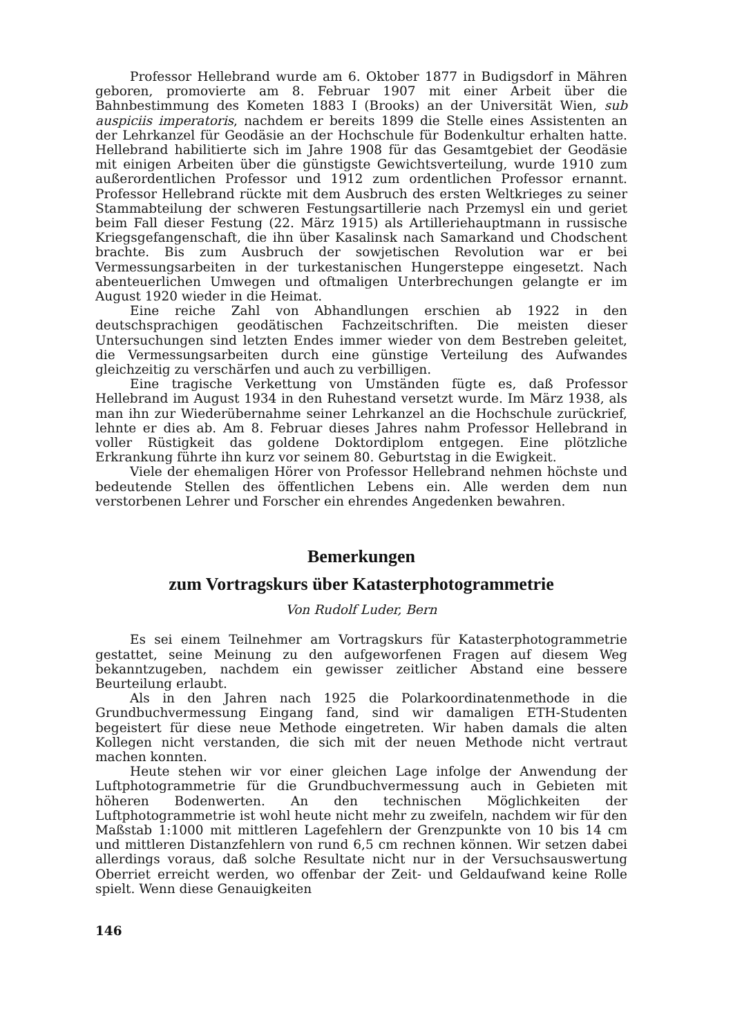Professor Hellebrand wurde am 6. Oktober 1877 in Budigsdorf in Mähren geboren, promovierte am 8. Februar 1907 mit einer Arbeit über die Bahnbestimmung des Kometen 1883 I (Brooks) an der Universität Wien, sub auspiciis imperatoris, nachdem er bereits 1899 die Stelle eines Assistenten an der Lehrkanzel für Geodäsie an der Hochschule für Bodenkultur erhalten hatte. Hellebrand habilitierte sich im Jahre 1908 für das Gesamtgebiet der Geodäsie mit einigen Arbeiten über die günstigste Gewichtsverteilung, wurde 1910 zum außerordentlichen Professor und 1912 zum ordentlichen Professor ernannt. Professor Hellebrand rückte mit dem Ausbruch des ersten Weltkrieges zu seiner Stammabteilung der schweren Festungsartillerie nach Przemysl ein und geriet beim Fall dieser Festung (22. März 1915) als Artilleriehauptmann in russische Kriegsgefangenschaft, die ihn über Kasalinsk nach Samarkand und Chodschent brachte. Bis zum Ausbruch der sowjetischen Revolution war er bei Vermessungsarbeiten in der turkestanischen Hungersteppe eingesetzt. Nach abenteuerlichen Umwegen und oftmaligen Unterbrechungen gelangte er im August 1920 wieder in die Heimat.
Eine reiche Zahl von Abhandlungen erschien ab 1922 in den deutschsprachigen geodätischen Fachzeitschriften. Die meisten dieser Untersuchungen sind letzten Endes immer wieder von dem Bestreben geleitet, die Vermessungsarbeiten durch eine günstige Verteilung des Aufwandes gleichzeitig zu verschärfen und auch zu verbilligen.
Eine tragische Verkettung von Umständen fügte es, daß Professor Hellebrand im August 1934 in den Ruhestand versetzt wurde. Im März 1938, als man ihn zur Wiederübernahme seiner Lehrkanzel an die Hochschule zurückrief, lehnte er dies ab. Am 8. Februar dieses Jahres nahm Professor Hellebrand in voller Rüstigkeit das goldene Doktordiplom entgegen. Eine plötzliche Erkrankung führte ihn kurz vor seinem 80. Geburtstag in die Ewigkeit.
Viele der ehemaligen Hörer von Professor Hellebrand nehmen höchste und bedeutende Stellen des öffentlichen Lebens ein. Alle werden dem nun verstorbenen Lehrer und Forscher ein ehrendes Angedenken bewahren.
Bemerkungen
zum Vortragskurs über Katasterphotogrammetrie
Von Rudolf Luder, Bern
Es sei einem Teilnehmer am Vortragskurs für Katasterphotogrammetrie gestattet, seine Meinung zu den aufgeworfenen Fragen auf diesem Weg bekanntzugeben, nachdem ein gewisser zeitlicher Abstand eine bessere Beurteilung erlaubt.
Als in den Jahren nach 1925 die Polarkoordinatenmethode in die Grundbuchvermessung Eingang fand, sind wir damaligen ETH-Studenten begeistert für diese neue Methode eingetreten. Wir haben damals die alten Kollegen nicht verstanden, die sich mit der neuen Methode nicht vertraut machen konnten.
Heute stehen wir vor einer gleichen Lage infolge der Anwendung der Luftphotogrammetrie für die Grundbuchvermessung auch in Gebieten mit höheren Bodenwerten. An den technischen Möglichkeiten der Luftphotogrammetrie ist wohl heute nicht mehr zu zweifeln, nachdem wir für den Maßstab 1:1000 mit mittleren Lagefehlern der Grenzpunkte von 10 bis 14 cm und mittleren Distanzfehlern von rund 6,5 cm rechnen können. Wir setzen dabei allerdings voraus, daß solche Resultate nicht nur in der Versuchsauswertung Oberriet erreicht werden, wo offenbar der Zeit- und Geldaufwand keine Rolle spielt. Wenn diese Genauigkeiten
146